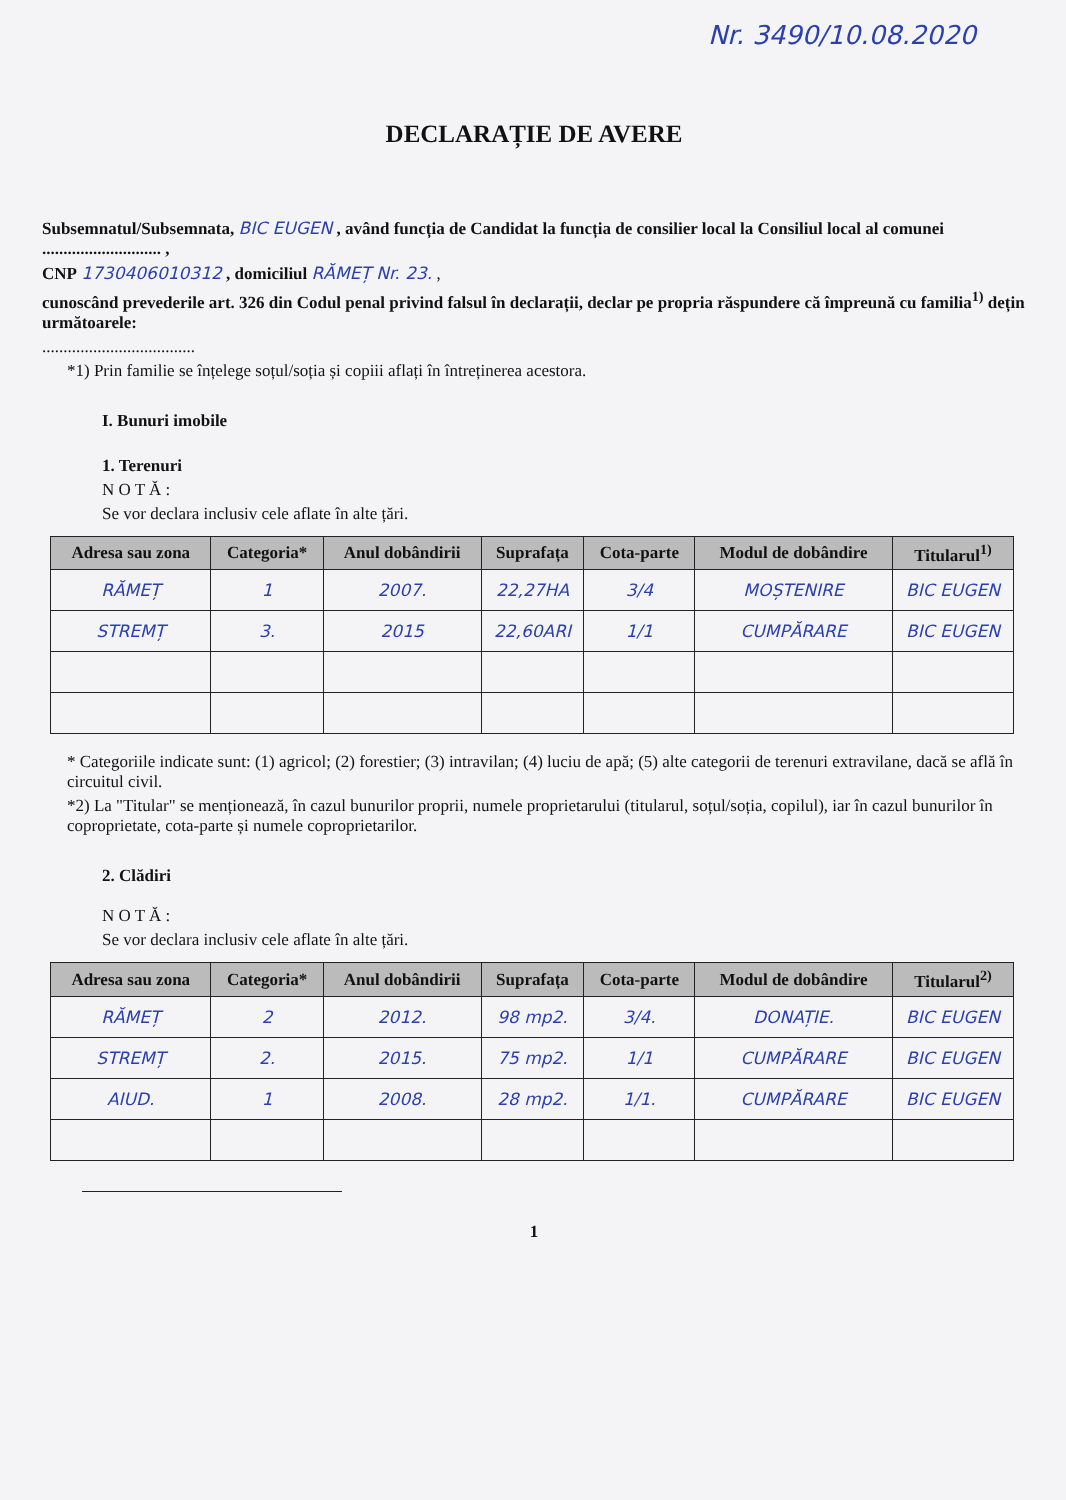Nr. 3490/10.08.2020
DECLARAȚIE DE AVERE
Subsemnatul/Subsemnata, BIC EUGEN , având funcția de Candidat la funcția de consilier local la Consiliul local al comunei ............................ ,
CNP 1730406010312 , domiciliul RĂMEȚ Nr. 23. ,
cunoscând prevederile art. 326 din Codul penal privind falsul în declarații, declar pe propria răspundere că împreună cu familia<sup>1)</sup> dețin următoarele:
....................................
*1) Prin familie se înțelege soțul/soția și copiii aflați în întreținerea acestora.
I. Bunuri imobile
1. Terenuri
N O T Ă :
Se vor declara inclusiv cele aflate în alte țări.
| Adresa sau zona | Categoria* | Anul dobândirii | Suprafața | Cota-parte | Modul de dobândire | Titularul<sup>1)</sup> |
| --- | --- | --- | --- | --- | --- | --- |
| RĂMEȚ | 1 | 2007. | 22,27HA | 3/4 | MOȘTENIRE | BIC EUGEN |
| STREMȚ | 3. | 2015 | 22,60ARI | 1/1 | CUMPĂRARE | BIC EUGEN |
* Categoriile indicate sunt: (1) agricol; (2) forestier; (3) intravilan; (4) luciu de apă; (5) alte categorii de terenuri extravilane, dacă se află în circuitul civil.
*2) La "Titular" se menționează, în cazul bunurilor proprii, numele proprietarului (titularul, soțul/soția, copilul), iar în cazul bunurilor în coproprietate, cota-parte și numele coproprietarilor.
2. Clădiri
N O T Ă :
Se vor declara inclusiv cele aflate în alte țări.
| Adresa sau zona | Categoria* | Anul dobândirii | Suprafața | Cota-parte | Modul de dobândire | Titularul<sup>2)</sup> |
| --- | --- | --- | --- | --- | --- | --- |
| RĂMEȚ | 2 | 2012. | 98 mp2. | 3/4. | DONAȚIE. | BIC EUGEN |
| STREMȚ | 2. | 2015. | 75 mp2. | 1/1 | CUMPĂRARE | BIC EUGEN |
| AIUD. | 1 | 2008. | 28 mp2. | 1/1. | CUMPĂRARE | BIC EUGEN |
1